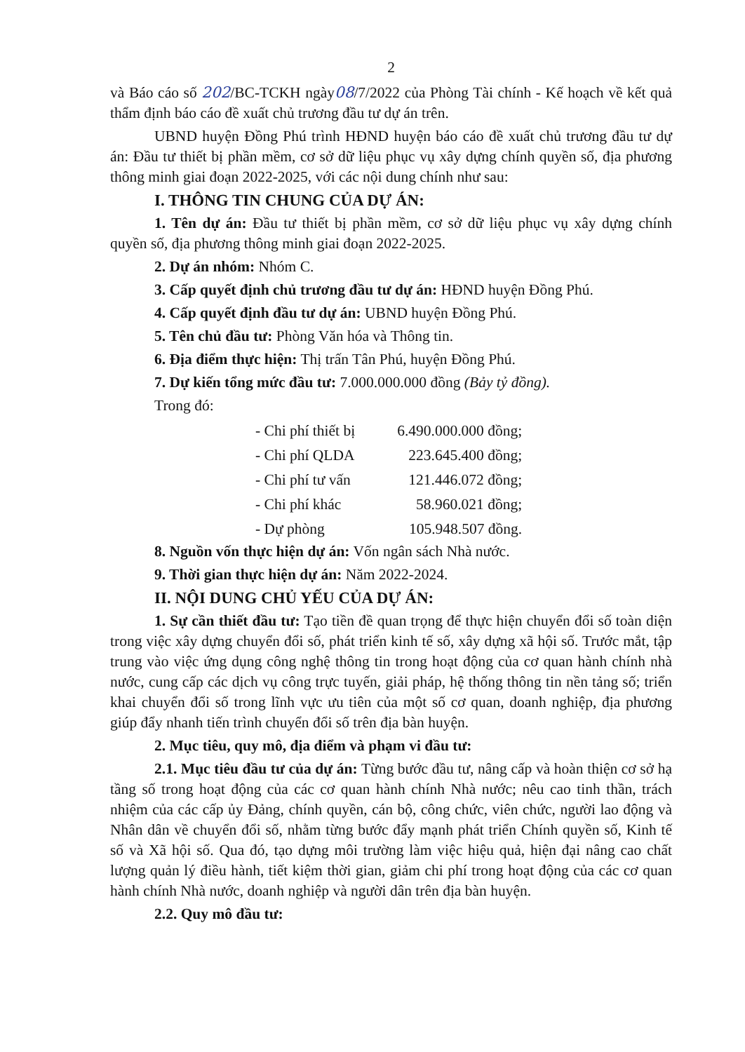2
và Báo cáo số 202/BC-TCKH ngày08/7/2022 của Phòng Tài chính - Kế hoạch về kết quả thẩm định báo cáo đề xuất chủ trương đầu tư dự án trên.
UBND huyện Đồng Phú trình HĐND huyện báo cáo đề xuất chủ trương đầu tư dự án: Đầu tư thiết bị phần mềm, cơ sở dữ liệu phục vụ xây dựng chính quyền số, địa phương thông minh giai đoạn 2022-2025, với các nội dung chính như sau:
I. THÔNG TIN CHUNG CỦA DỰ ÁN:
1. Tên dự án: Đầu tư thiết bị phần mềm, cơ sở dữ liệu phục vụ xây dựng chính quyền số, địa phương thông minh giai đoạn 2022-2025.
2. Dự án nhóm: Nhóm C.
3. Cấp quyết định chủ trương đầu tư dự án: HĐND huyện Đồng Phú.
4. Cấp quyết định đầu tư dự án: UBND huyện Đồng Phú.
5. Tên chủ đầu tư: Phòng Văn hóa và Thông tin.
6. Địa điểm thực hiện: Thị trấn Tân Phú, huyện Đồng Phú.
7. Dự kiến tổng mức đầu tư: 7.000.000.000 đồng (Bảy tỷ đồng).
Trong đó:
| - Chi phí thiết bị | 6.490.000.000 đồng; |
| - Chi phí QLDA | 223.645.400 đồng; |
| - Chi phí tư vấn | 121.446.072 đồng; |
| - Chi phí khác | 58.960.021 đồng; |
| - Dự phòng | 105.948.507 đồng. |
8. Nguồn vốn thực hiện dự án: Vốn ngân sách Nhà nước.
9. Thời gian thực hiện dự án: Năm 2022-2024.
II. NỘI DUNG CHỦ YẾU CỦA DỰ ÁN:
1. Sự cần thiết đầu tư: Tạo tiền đề quan trọng để thực hiện chuyển đổi số toàn diện trong việc xây dựng chuyển đổi số, phát triển kinh tế số, xây dựng xã hội số. Trước mắt, tập trung vào việc ứng dụng công nghệ thông tin trong hoạt động của cơ quan hành chính nhà nước, cung cấp các dịch vụ công trực tuyến, giải pháp, hệ thống thông tin nền tảng số; triển khai chuyển đổi số trong lĩnh vực ưu tiên của một số cơ quan, doanh nghiệp, địa phương giúp đẩy nhanh tiến trình chuyển đổi số trên địa bàn huyện.
2. Mục tiêu, quy mô, địa điểm và phạm vi đầu tư:
2.1. Mục tiêu đầu tư của dự án: Từng bước đầu tư, nâng cấp và hoàn thiện cơ sở hạ tầng số trong hoạt động của các cơ quan hành chính Nhà nước; nêu cao tinh thần, trách nhiệm của các cấp ủy Đảng, chính quyền, cán bộ, công chức, viên chức, người lao động và Nhân dân về chuyển đổi số, nhằm từng bước đẩy mạnh phát triển Chính quyền số, Kinh tế số và Xã hội số. Qua đó, tạo dựng môi trường làm việc hiệu quả, hiện đại nâng cao chất lượng quản lý điều hành, tiết kiệm thời gian, giảm chi phí trong hoạt động của các cơ quan hành chính Nhà nước, doanh nghiệp và người dân trên địa bàn huyện.
2.2. Quy mô đầu tư: